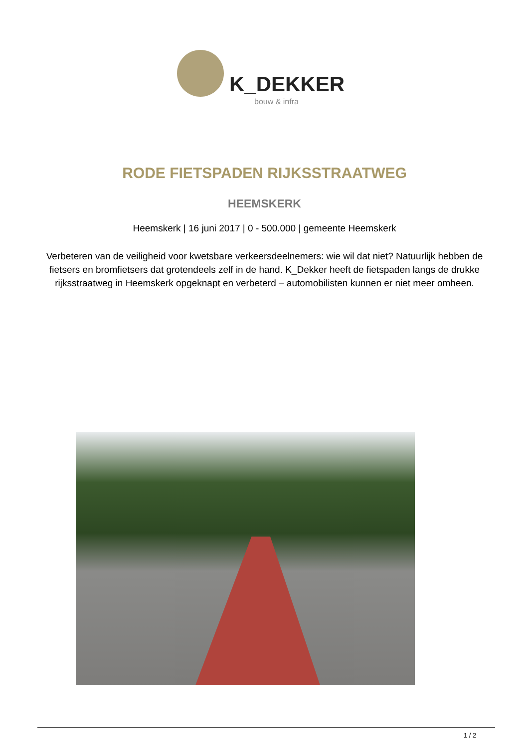K_DEKKER
bouw & infra
RODE FIETSPADEN RIJKSSTRAATWEG
HEEMSKERK
Heemskerk | 16 juni 2017 | 0 - 500.000 | gemeente Heemskerk
Verbeteren van de veiligheid voor kwetsbare verkeersdeelnemers: wie wil dat niet? Natuurlijk hebben de fietsers en bromfietsers dat grotendeels zelf in de hand. K_Dekker heeft de fietspaden langs de drukke rijksstraatweg in Heemskerk opgeknapt en verbeterd – automobilisten kunnen er niet meer omheen.
1 / 2